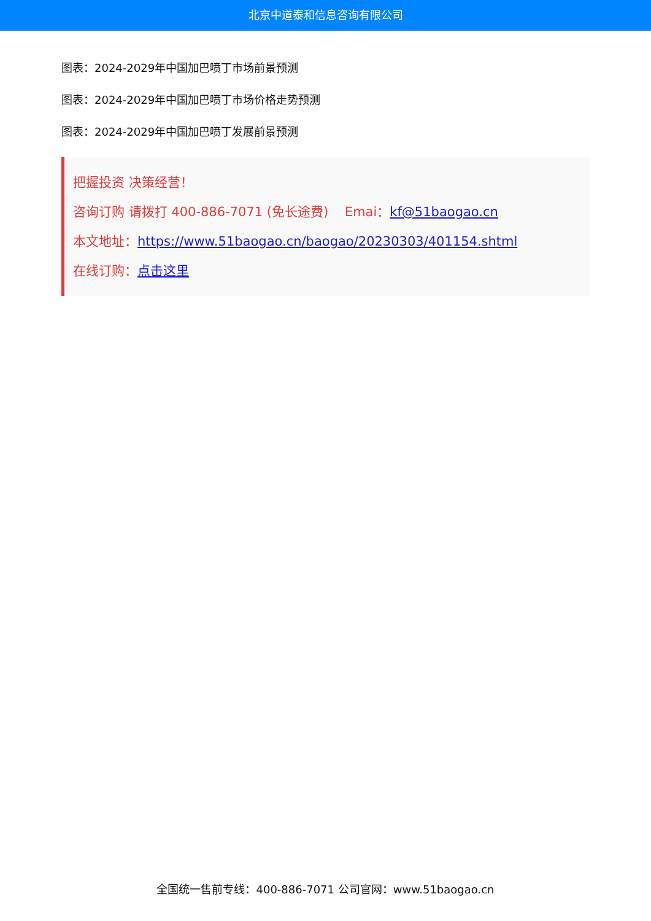北京中道泰和信息咨询有限公司
图表：2024-2029年中国加巴喷丁市场前景预测
图表：2024-2029年中国加巴喷丁市场价格走势预测
图表：2024-2029年中国加巴喷丁发展前景预测
把握投资 决策经营！
咨询订购 请拨打 400-886-7071 (免长途费) Emai：kf@51baogao.cn
本文地址：https://www.51baogao.cn/baogao/20230303/401154.shtml
在线订购：点击这里
全国统一售前专线：400-886-7071 公司官网：www.51baogao.cn